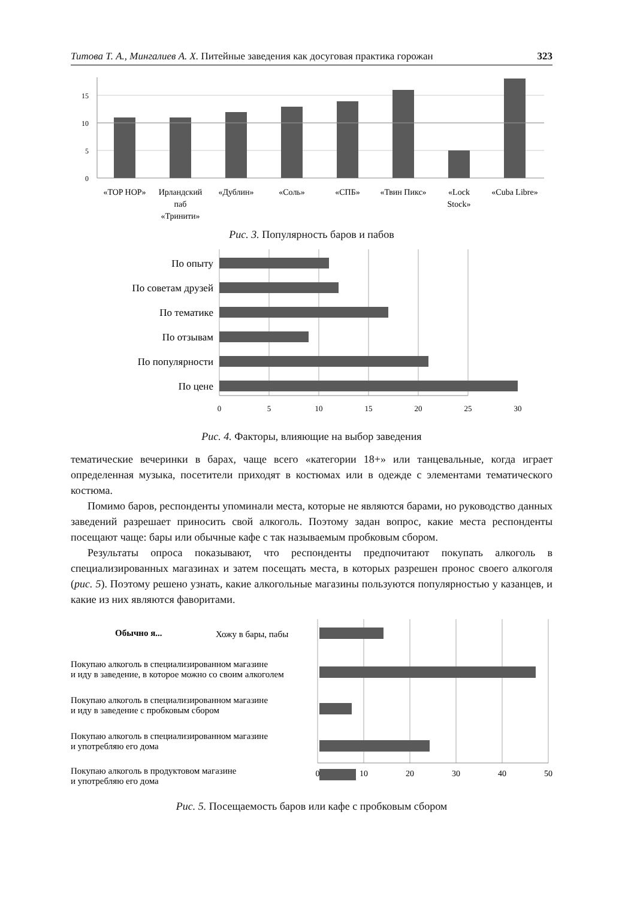Титова Т. А., Мингалиев А. Х. Питейные заведения как досуговая практика горожан 323
15
10
5
0
«TOP HOP»
Ирландский
паб
«Тринити»
«Дублин»
«Соль»
«СПБ»
«Твин Пикс»
«Lock
Stock»
«Cuba Libre»
Рис. 3. Популярность баров и пабов
По опыту
По советам друзей
По тематике
По отзывам
По популярности
По цене
0
5
10
15
20
25
30
Рис. 4. Факторы, влияющие на выбор заведения
тематические вечеринки в барах, чаще всего «категории 18+» или танцевальные, когда играет определенная музыка, посетители приходят в костюмах или в одежде с элементами тематического костюма.
Помимо баров, респонденты упоминали места, которые не являются барами, но руководство данных заведений разрешает приносить свой алкоголь. Поэтому задан вопрос, какие места респонденты посещают чаще: бары или обычные кафе с так называемым пробковым сбором.
Результаты опроса показывают, что респонденты предпочитают покупать алкоголь в специализированных магазинах и затем посещать места, в которых разрешен пронос своего алкоголя (рис. 5). Поэтому решено узнать, какие алкогольные магазины пользуются популярностью у казанцев, и какие из них являются фаворитами.
Обычно я...
Хожу в бары, пабы
Покупаю алкоголь в специализированном магазине
и иду в заведение, в которое можно со своим алкоголем
Покупаю алкоголь в специализированном магазине
и иду в заведение с пробковым сбором
Покупаю алкоголь в специализированном магазине
и употребляю его дома
Покупаю алкоголь в продуктовом магазине
и употребляю его дома
0
10
20
30
40
50
Рис. 5. Посещаемость баров или кафе с пробковым сбором